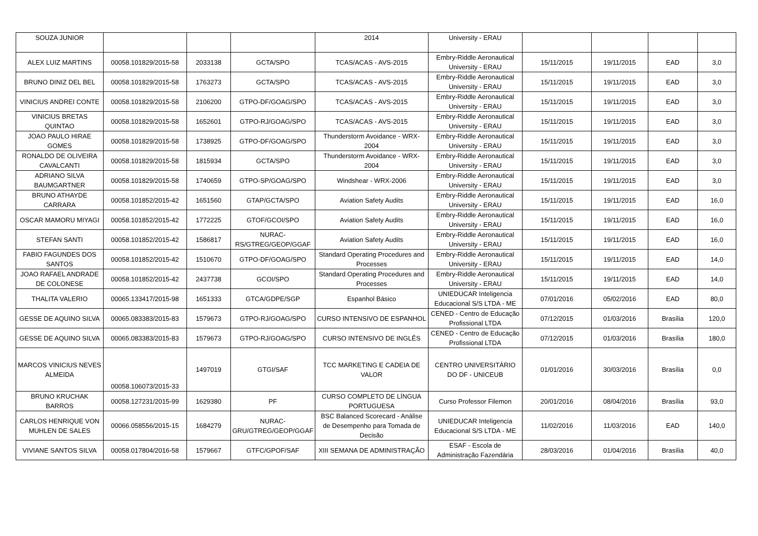| SOUZA JUNIOR | | | | 2014 | University - ERAU | | | | |
| ALEX LUIZ MARTINS | 00058.101829/2015-58 | 2033138 | GCTA/SPO | TCAS/ACAS - AVS-2015 | Embry-Riddle Aeronautical University - ERAU | 15/11/2015 | 19/11/2015 | EAD | 3,0 |
| BRUNO DINIZ DEL BEL | 00058.101829/2015-58 | 1763273 | GCTA/SPO | TCAS/ACAS - AVS-2015 | Embry-Riddle Aeronautical University - ERAU | 15/11/2015 | 19/11/2015 | EAD | 3,0 |
| VINICIUS ANDREI CONTE | 00058.101829/2015-58 | 2106200 | GTPO-DF/GOAG/SPO | TCAS/ACAS - AVS-2015 | Embry-Riddle Aeronautical University - ERAU | 15/11/2015 | 19/11/2015 | EAD | 3,0 |
| VINICIUS BRETAS QUINTAO | 00058.101829/2015-58 | 1652601 | GTPO-RJ/GOAG/SPO | TCAS/ACAS - AVS-2015 | Embry-Riddle Aeronautical University - ERAU | 15/11/2015 | 19/11/2015 | EAD | 3,0 |
| JOAO PAULO HIRAE GOMES | 00058.101829/2015-58 | 1738925 | GTPO-DF/GOAG/SPO | Thunderstorm Avoidance - WRX-2004 | Embry-Riddle Aeronautical University - ERAU | 15/11/2015 | 19/11/2015 | EAD | 3,0 |
| RONALDO DE OLIVEIRA CAVALCANTI | 00058.101829/2015-58 | 1815934 | GCTA/SPO | Thunderstorm Avoidance - WRX-2004 | Embry-Riddle Aeronautical University - ERAU | 15/11/2015 | 19/11/2015 | EAD | 3,0 |
| ADRIANO SILVA BAUMGARTNER | 00058.101829/2015-58 | 1740659 | GTPO-SP/GOAG/SPO | Windshear - WRX-2006 | Embry-Riddle Aeronautical University - ERAU | 15/11/2015 | 19/11/2015 | EAD | 3,0 |
| BRUNO ATHAYDE CARRARA | 00058.101852/2015-42 | 1651560 | GTAP/GCTA/SPO | Aviation Safety Audits | Embry-Riddle Aeronautical University - ERAU | 15/11/2015 | 19/11/2015 | EAD | 16,0 |
| OSCAR MAMORU MIYAGI | 00058.101852/2015-42 | 1772225 | GTOF/GCOI/SPO | Aviation Safety Audits | Embry-Riddle Aeronautical University - ERAU | 15/11/2015 | 19/11/2015 | EAD | 16,0 |
| STEFAN SANTI | 00058.101852/2015-42 | 1586817 | NURAC-RS/GTREG/GEOP/GGAF | Aviation Safety Audits | Embry-Riddle Aeronautical University - ERAU | 15/11/2015 | 19/11/2015 | EAD | 16,0 |
| FABIO FAGUNDES DOS SANTOS | 00058.101852/2015-42 | 1510670 | GTPO-DF/GOAG/SPO | Standard Operating Procedures and Processes | Embry-Riddle Aeronautical University - ERAU | 15/11/2015 | 19/11/2015 | EAD | 14,0 |
| JOAO RAFAEL ANDRADE DE COLONESE | 00058.101852/2015-42 | 2437738 | GCOI/SPO | Standard Operating Procedures and Processes | Embry-Riddle Aeronautical University - ERAU | 15/11/2015 | 19/11/2015 | EAD | 14,0 |
| THALITA VALERIO | 00065.133417/2015-98 | 1651333 | GTCA/GDPE/SGP | Espanhol Básico | UNIEDUCAR Inteligencia Educacional S/S LTDA - ME | 07/01/2016 | 05/02/2016 | EAD | 80,0 |
| GESSE DE AQUINO SILVA | 00065.083383/2015-83 | 1579673 | GTPO-RJ/GOAG/SPO | CURSO INTENSIVO DE ESPANHOL | CENED - Centro de Educação Profissional LTDA | 07/12/2015 | 01/03/2016 | Brasília | 120,0 |
| GESSE DE AQUINO SILVA | 00065.083383/2015-83 | 1579673 | GTPO-RJ/GOAG/SPO | CURSO INTENSIVO DE INGLÊS | CENED - Centro de Educação Profissional LTDA | 07/12/2015 | 01/03/2016 | Brasília | 180,0 |
| MARCOS VINICIUS NEVES ALMEIDA | 00058.106073/2015-33 | 1497019 | GTGI/SAF | TCC MARKETING E CADEIA DE VALOR | CENTRO UNIVERSITÁRIO DO DF - UNICEUB | 01/01/2016 | 30/03/2016 | Brasília | 0,0 |
| BRUNO KRUCHAK BARROS | 00058.127231/2015-99 | 1629380 | PF | CURSO COMPLETO DE LÍNGUA PORTUGUESA | Curso Professor Filemon | 20/01/2016 | 08/04/2016 | Brasília | 93,0 |
| CARLOS HENRIQUE VON MUHLEN DE SALES | 00066.058556/2015-15 | 1684279 | NURAC-GRU/GTREG/GEOP/GGAF | BSC Balanced Scorecard - Análise de Desempenho para Tomada de Decisão | UNIEDUCAR Inteligencia Educacional S/S LTDA - ME | 11/02/2016 | 11/03/2016 | EAD | 140,0 |
| VIVIANE SANTOS SILVA | 00058.017804/2016-58 | 1579667 | GTFC/GPOF/SAF | XIII SEMANA DE ADMINISTRAÇÃO | ESAF - Escola de Administração Fazendária | 28/03/2016 | 01/04/2016 | Brasília | 40,0 |